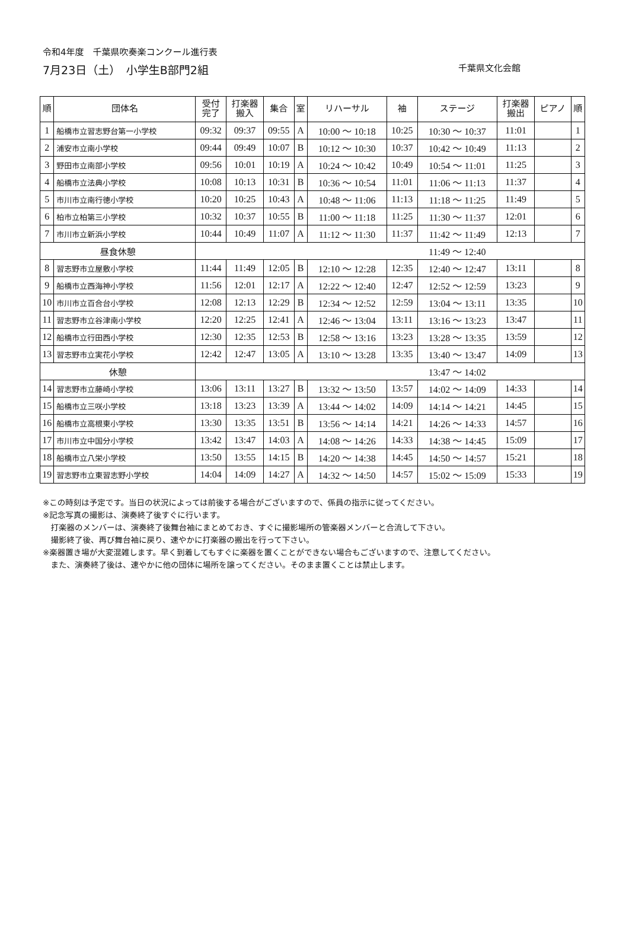令和4年度　千葉県吹奏楽コンクール進行表
7月23日（土）　小学生B部門2組 千葉県文化会館
| 順 | 団体名 | 受付 完了 | 打楽器 搬入 | 集合 | 室 | リハーサル | 袖 | ステージ | 打楽器 搬出 | ピアノ | 順 |
| --- | --- | --- | --- | --- | --- | --- | --- | --- | --- | --- | --- |
| 1 | 船橋市立習志野台第一小学校 | 09:32 | 09:37 | 09:55 | A | 10:00 ～ 10:18 | 10:25 | 10:30 ～ 10:37 | 11:01 | | 1 |
| 2 | 浦安市立南小学校 | 09:44 | 09:49 | 10:07 | B | 10:12 ～ 10:30 | 10:37 | 10:42 ～ 10:49 | 11:13 | | 2 |
| 3 | 野田市立南部小学校 | 09:56 | 10:01 | 10:19 | A | 10:24 ～ 10:42 | 10:49 | 10:54 ～ 11:01 | 11:25 | | 3 |
| 4 | 船橋市立法典小学校 | 10:08 | 10:13 | 10:31 | B | 10:36 ～ 10:54 | 11:01 | 11:06 ～ 11:13 | 11:37 | | 4 |
| 5 | 市川市立南行徳小学校 | 10:20 | 10:25 | 10:43 | A | 10:48 ～ 11:06 | 11:13 | 11:18 ～ 11:25 | 11:49 | | 5 |
| 6 | 柏市立柏第三小学校 | 10:32 | 10:37 | 10:55 | B | 11:00 ～ 11:18 | 11:25 | 11:30 ～ 11:37 | 12:01 | | 6 |
| 7 | 市川市立新浜小学校 | 10:44 | 10:49 | 11:07 | A | 11:12 ～ 11:30 | 11:37 | 11:42 ～ 11:49 | 12:13 | | 7 |
| 昼食休憩 | | | | | | | | 11:49 ～ 12:40 | | | |
| 8 | 習志野市立屋敷小学校 | 11:44 | 11:49 | 12:05 | B | 12:10 ～ 12:28 | 12:35 | 12:40 ～ 12:47 | 13:11 | | 8 |
| 9 | 船橋市立西海神小学校 | 11:56 | 12:01 | 12:17 | A | 12:22 ～ 12:40 | 12:47 | 12:52 ～ 12:59 | 13:23 | | 9 |
| 10 | 市川市立百合台小学校 | 12:08 | 12:13 | 12:29 | B | 12:34 ～ 12:52 | 12:59 | 13:04 ～ 13:11 | 13:35 | | 10 |
| 11 | 習志野市立谷津南小学校 | 12:20 | 12:25 | 12:41 | A | 12:46 ～ 13:04 | 13:11 | 13:16 ～ 13:23 | 13:47 | | 11 |
| 12 | 船橋市立行田西小学校 | 12:30 | 12:35 | 12:53 | B | 12:58 ～ 13:16 | 13:23 | 13:28 ～ 13:35 | 13:59 | | 12 |
| 13 | 習志野市立実花小学校 | 12:42 | 12:47 | 13:05 | A | 13:10 ～ 13:28 | 13:35 | 13:40 ～ 13:47 | 14:09 | | 13 |
| 休憩 | | | | | | | | 13:47 ～ 14:02 | | | |
| 14 | 習志野市立藤崎小学校 | 13:06 | 13:11 | 13:27 | B | 13:32 ～ 13:50 | 13:57 | 14:02 ～ 14:09 | 14:33 | | 14 |
| 15 | 船橋市立三咲小学校 | 13:18 | 13:23 | 13:39 | A | 13:44 ～ 14:02 | 14:09 | 14:14 ～ 14:21 | 14:45 | | 15 |
| 16 | 船橋市立高根東小学校 | 13:30 | 13:35 | 13:51 | B | 13:56 ～ 14:14 | 14:21 | 14:26 ～ 14:33 | 14:57 | | 16 |
| 17 | 市川市立中国分小学校 | 13:42 | 13:47 | 14:03 | A | 14:08 ～ 14:26 | 14:33 | 14:38 ～ 14:45 | 15:09 | | 17 |
| 18 | 船橋市立八栄小学校 | 13:50 | 13:55 | 14:15 | B | 14:20 ～ 14:38 | 14:45 | 14:50 ～ 14:57 | 15:21 | | 18 |
| 19 | 習志野市立東習志野小学校 | 14:04 | 14:09 | 14:27 | A | 14:32 ～ 14:50 | 14:57 | 15:02 ～ 15:09 | 15:33 | | 19 |
※この時刻は予定です。当日の状況によっては前後する場合がございますので、係員の指示に従ってください。
※記念写真の撮影は、演奏終了後すぐに行います。
　打楽器のメンバーは、演奏終了後舞台袖にまとめておき、すぐに撮影場所の管楽器メンバーと合流して下さい。
　撮影終了後、再び舞台袖に戻り、速やかに打楽器の搬出を行って下さい。
※楽器置き場が大変混雑します。早く到着してもすぐに楽器を置くことができない場合もございますので、注意してください。
　また、演奏終了後は、速やかに他の団体に場所を譲ってください。そのまま置くことは禁止します。